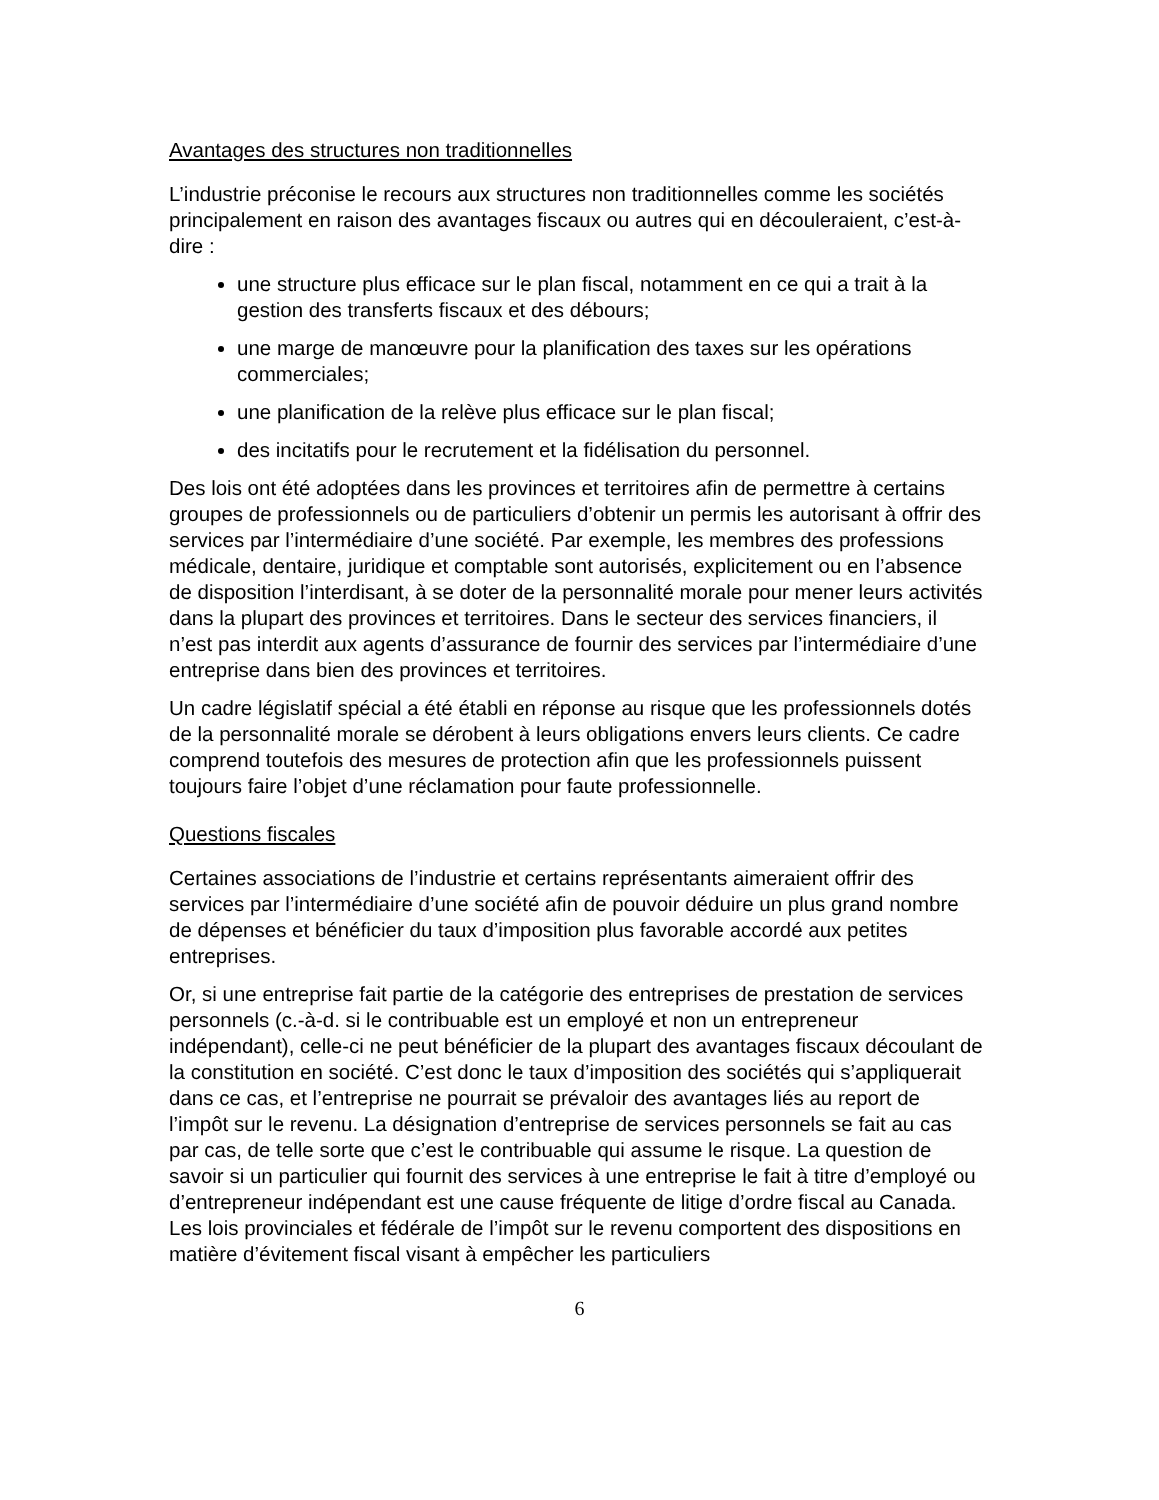Avantages des structures non traditionnelles
L’industrie préconise le recours aux structures non traditionnelles comme les sociétés principalement en raison des avantages fiscaux ou autres qui en découleraient, c’est-à-dire :
une structure plus efficace sur le plan fiscal, notamment en ce qui a trait à la gestion des transferts fiscaux et des débours;
une marge de manœuvre pour la planification des taxes sur les opérations commerciales;
une planification de la relève plus efficace sur le plan fiscal;
des incitatifs pour le recrutement et la fidélisation du personnel.
Des lois ont été adoptées dans les provinces et territoires afin de permettre à certains groupes de professionnels ou de particuliers d’obtenir un permis les autorisant à offrir des services par l’intermédiaire d’une société. Par exemple, les membres des professions médicale, dentaire, juridique et comptable sont autorisés, explicitement ou en l’absence de disposition l’interdisant, à se doter de la personnalité morale pour mener leurs activités dans la plupart des provinces et territoires. Dans le secteur des services financiers, il n’est pas interdit aux agents d’assurance de fournir des services par l’intermédiaire d’une entreprise dans bien des provinces et territoires.
Un cadre législatif spécial a été établi en réponse au risque que les professionnels dotés de la personnalité morale se dérobent à leurs obligations envers leurs clients. Ce cadre comprend toutefois des mesures de protection afin que les professionnels puissent toujours faire l’objet d’une réclamation pour faute professionnelle.
Questions fiscales
Certaines associations de l’industrie et certains représentants aimeraient offrir des services par l’intermédiaire d’une société afin de pouvoir déduire un plus grand nombre de dépenses et bénéficier du taux d’imposition plus favorable accordé aux petites entreprises.
Or, si une entreprise fait partie de la catégorie des entreprises de prestation de services personnels (c.-à-d. si le contribuable est un employé et non un entrepreneur indépendant), celle-ci ne peut bénéficier de la plupart des avantages fiscaux découlant de la constitution en société. C’est donc le taux d’imposition des sociétés qui s’appliquerait dans ce cas, et l’entreprise ne pourrait se prévaloir des avantages liés au report de l’impôt sur le revenu. La désignation d’entreprise de services personnels se fait au cas par cas, de telle sorte que c’est le contribuable qui assume le risque. La question de savoir si un particulier qui fournit des services à une entreprise le fait à titre d’employé ou d’entrepreneur indépendant est une cause fréquente de litige d’ordre fiscal au Canada. Les lois provinciales et fédérale de l’impôt sur le revenu comportent des dispositions en matière d’évitement fiscal visant à empêcher les particuliers
6